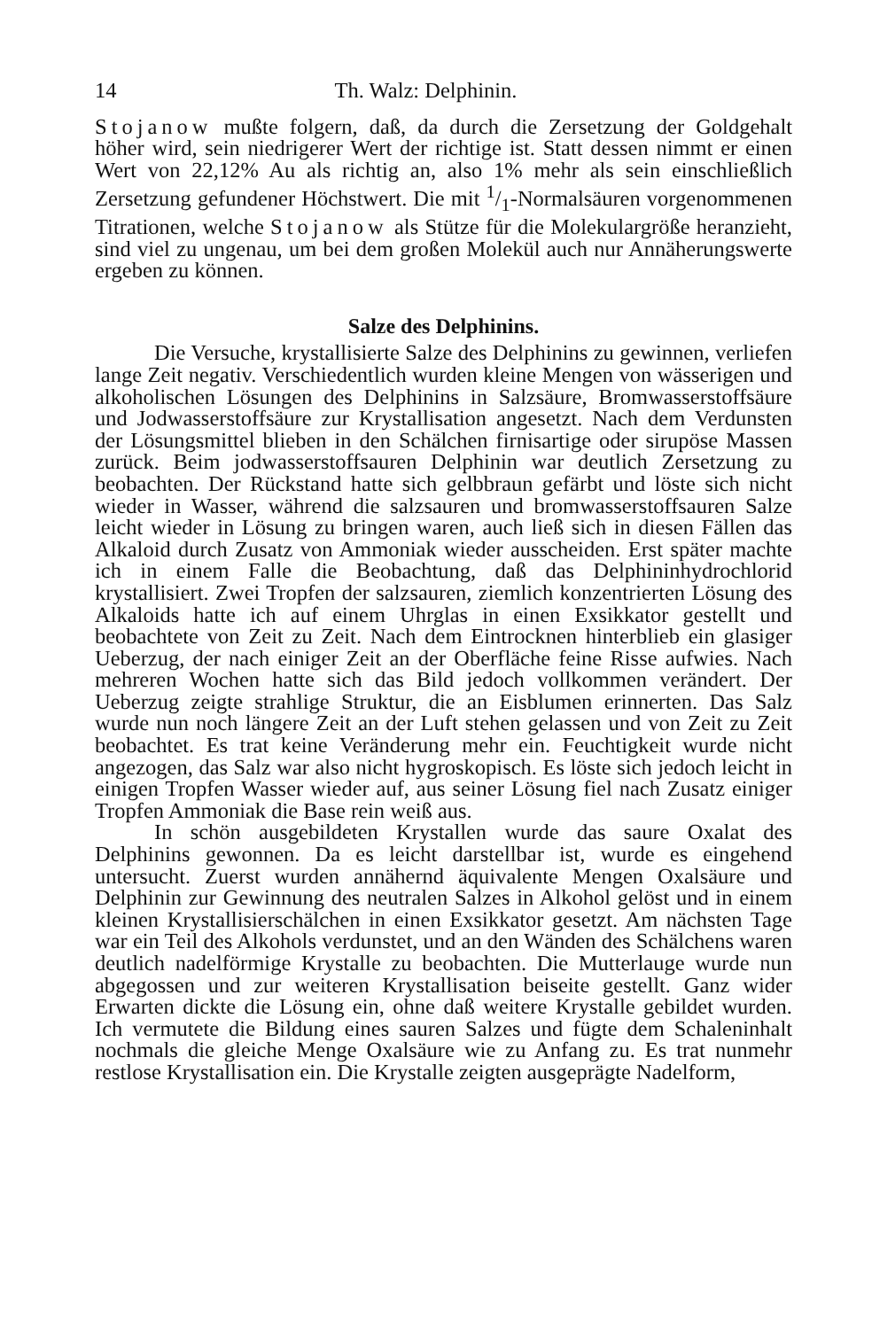14 Th. Walz: Delphinin.
Stojanow mußte folgern, daß, da durch die Zersetzung der Goldgehalt höher wird, sein niedrigerer Wert der richtige ist. Statt dessen nimmt er einen Wert von 22,12% Au als richtig an, also 1% mehr als sein einschließlich Zersetzung gefundener Höchstwert. Die mit 1/1-Normalsäuren vorgenommenen Titrationen, welche Stojanow als Stütze für die Molekulargröße heranzieht, sind viel zu ungenau, um bei dem großen Molekül auch nur Annäherungswerte ergeben zu können.
Salze des Delphinins.
Die Versuche, krystallisierte Salze des Delphinins zu gewinnen, verliefen lange Zeit negativ. Verschiedentlich wurden kleine Mengen von wässerigen und alkoholischen Lösungen des Delphinins in Salzsäure, Bromwasserstoffsäure und Jodwasserstoffsäure zur Krystallisation angesetzt. Nach dem Verdunsten der Lösungsmittel blieben in den Schälchen firnisartige oder sirupöse Massen zurück. Beim jodwasserstoffsauren Delphinin war deutlich Zersetzung zu beobachten. Der Rückstand hatte sich gelbbraun gefärbt und löste sich nicht wieder in Wasser, während die salzsauren und bromwasserstoffsauren Salze leicht wieder in Lösung zu bringen waren, auch ließ sich in diesen Fällen das Alkaloid durch Zusatz von Ammoniak wieder ausscheiden. Erst später machte ich in einem Falle die Beobachtung, daß das Delphininhydrochlorid krystallisiert. Zwei Tropfen der salzsauren, ziemlich konzentrierten Lösung des Alkaloids hatte ich auf einem Uhrglas in einen Exsikkator gestellt und beobachtete von Zeit zu Zeit. Nach dem Eintrocknen hinterblieb ein glasiger Ueberzug, der nach einiger Zeit an der Oberfläche feine Risse aufwies. Nach mehreren Wochen hatte sich das Bild jedoch vollkommen verändert. Der Ueberzug zeigte strahlige Struktur, die an Eisblumen erinnerten. Das Salz wurde nun noch längere Zeit an der Luft stehen gelassen und von Zeit zu Zeit beobachtet. Es trat keine Veränderung mehr ein. Feuchtigkeit wurde nicht angezogen, das Salz war also nicht hygroskopisch. Es löste sich jedoch leicht in einigen Tropfen Wasser wieder auf, aus seiner Lösung fiel nach Zusatz einiger Tropfen Ammoniak die Base rein weiß aus.
In schön ausgebildeten Krystallen wurde das saure Oxalat des Delphinins gewonnen. Da es leicht darstellbar ist, wurde es eingehend untersucht. Zuerst wurden annähernd äquivalente Mengen Oxalsäure und Delphinin zur Gewinnung des neutralen Salzes in Alkohol gelöst und in einem kleinen Krystallisierschälchen in einen Exsikkator gesetzt. Am nächsten Tage war ein Teil des Alkohols verdunstet, und an den Wänden des Schälchens waren deutlich nadelförmige Krystalle zu beobachten. Die Mutterlauge wurde nun abgegossen und zur weiteren Krystallisation beiseite gestellt. Ganz wider Erwarten dickte die Lösung ein, ohne daß weitere Krystalle gebildet wurden. Ich vermutete die Bildung eines sauren Salzes und fügte dem Schaleninhalt nochmals die gleiche Menge Oxalsäure wie zu Anfang zu. Es trat nunmehr restlose Krystallisation ein. Die Krystalle zeigten ausgeprägte Nadelform,